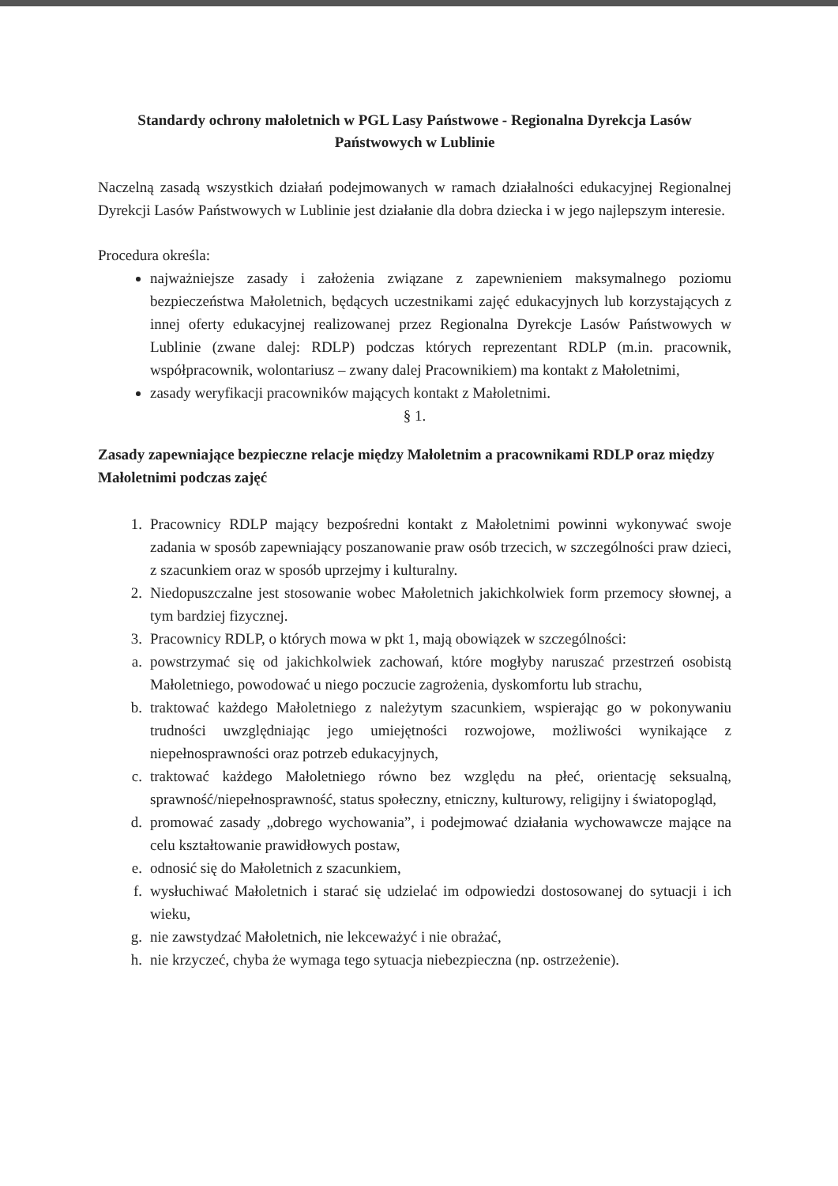Standardy ochrony małoletnich w PGL Lasy Państwowe - Regionalna Dyrekcja Lasów Państwowych w Lublinie
Naczelną zasadą wszystkich działań podejmowanych w ramach działalności edukacyjnej Regionalnej Dyrekcji Lasów Państwowych w Lublinie jest działanie dla dobra dziecka i w jego najlepszym interesie.
Procedura określa:
najważniejsze zasady i założenia związane z zapewnieniem maksymalnego poziomu bezpieczeństwa Małoletnich, będących uczestnikami zajęć edukacyjnych lub korzystających z innej oferty edukacyjnej realizowanej przez Regionalna Dyrekcje Lasów Państwowych w Lublinie (zwane dalej: RDLP) podczas których reprezentant RDLP (m.in. pracownik, współpracownik, wolontariusz – zwany dalej Pracownikiem) ma kontakt z Małoletnimi,
zasady weryfikacji pracowników mających kontakt z Małoletnimi.
§ 1.
Zasady zapewniające bezpieczne relacje między Małoletnim a pracownikami RDLP oraz między Małoletnimi podczas zajęć
1. Pracownicy RDLP mający bezpośredni kontakt z Małoletnimi powinni wykonywać swoje zadania w sposób zapewniający poszanowanie praw osób trzecich, w szczególności praw dzieci, z szacunkiem oraz w sposób uprzejmy i kulturalny.
2. Niedopuszczalne jest stosowanie wobec Małoletnich jakichkolwiek form przemocy słownej, a tym bardziej fizycznej.
3. Pracownicy RDLP, o których mowa w pkt 1, mają obowiązek w szczególności:
a. powstrzymać się od jakichkolwiek zachowań, które mogłyby naruszać przestrzeń osobistą Małoletniego, powodować u niego poczucie zagrożenia, dyskomfortu lub strachu,
b. traktować każdego Małoletniego z należytym szacunkiem, wspierając go w pokonywaniu trudności uwzględniając jego umiejętności rozwojowe, możliwości wynikające z niepełnosprawności oraz potrzeb edukacyjnych,
c. traktować każdego Małoletniego równo bez względu na płeć, orientację seksualną, sprawność/niepełnosprawność, status społeczny, etniczny, kulturowy, religijny i światopogląd,
d. promować zasady „dobrego wychowania”, i podejmować działania wychowawcze mające na celu kształtowanie prawidłowych postaw,
e. odnosić się do Małoletnich z szacunkiem,
f. wysłuchiwać Małoletnich i starać się udzielać im odpowiedzi dostosowanej do sytuacji i ich wieku,
g. nie zawstydzać Małoletnich, nie lekceważyć i nie obrażać,
h. nie krzyczeć, chyba że wymaga tego sytuacja niebezpieczna (np. ostrzeżenie).